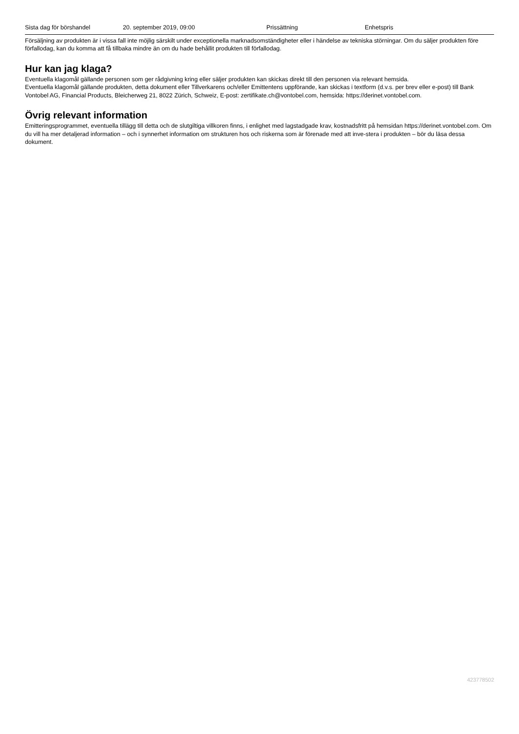| Sista dag för börshandel | 20. september 2019, 09:00 | Prissättning | Enhetspris |
Försäljning av produkten är i vissa fall inte möjlig särskilt under exceptionella marknadsomständigheter eller i händelse av tekniska störningar. Om du säljer produkten före förfallodag, kan du komma att få tillbaka mindre än om du hade behållit produkten till förfallodag.
Hur kan jag klaga?
Eventuella klagomål gällande personen som ger rådgivning kring eller säljer produkten kan skickas direkt till den personen via relevant hemsida.
Eventuella klagomål gällande produkten, detta dokument eller Tillverkarens och/eller Emittentens uppförande, kan skickas i textform (d.v.s. per brev eller e-post) till Bank Vontobel AG, Financial Products, Bleicherweg 21, 8022 Zürich, Schweiz, E-post: zertifikate.ch@vontobel.com, hemsida: https://derinet.vontobel.com.
Övrig relevant information
Emitteringsprogrammet, eventuella tillägg till detta och de slutgiltiga villkoren finns, i enlighet med lagstadgade krav, kostnadsfritt på hemsidan https://derinet.vontobel.com. Om du vill ha mer detaljerad information – och i synnerhet information om strukturen hos och riskerna som är förenade med att inve-stera i produkten – bör du läsa dessa dokument.
423778502